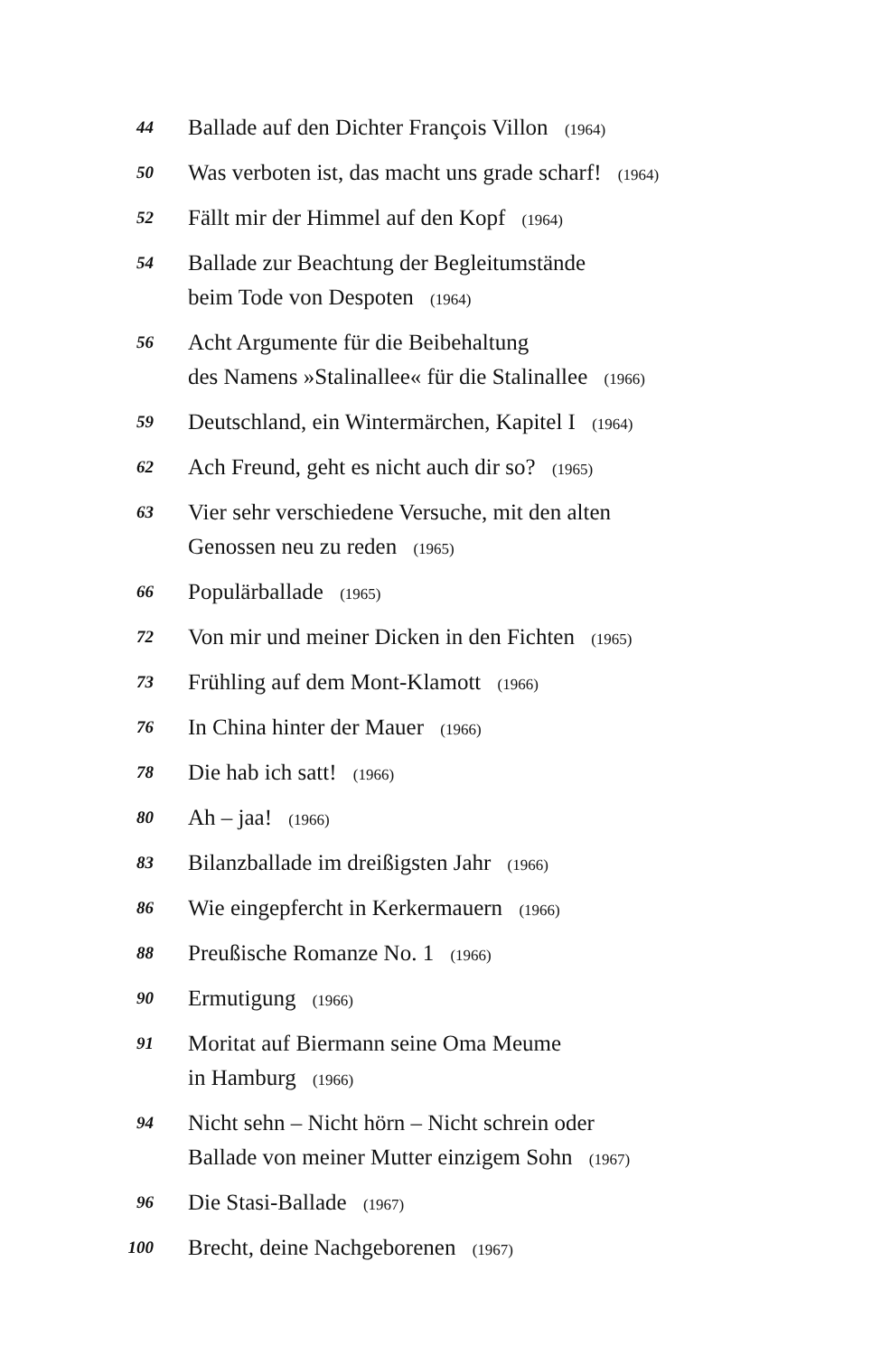44
Ballade auf den Dichter François Villon (1964)
50
Was verboten ist, das macht uns grade scharf! (1964)
52
Fällt mir der Himmel auf den Kopf (1964)
54
Ballade zur Beachtung der Begleitumstände
beim Tode von Despoten (1964)
56
Acht Argumente für die Beibehaltung
des Namens »Stalinallee« für die Stalinallee (1966)
59
Deutschland, ein Wintermärchen, Kapitel I (1964)
62
Ach Freund, geht es nicht auch dir so? (1965)
63
Vier sehr verschiedene Versuche, mit den alten
Genossen neu zu reden (1965)
66
Populärballade (1965)
72
Von mir und meiner Dicken in den Fichten (1965)
73
Frühling auf dem Mont-Klamott (1966)
76
In China hinter der Mauer (1966)
78
Die hab ich satt! (1966)
80
Ah – jaa! (1966)
83
Bilanzballade im dreißigsten Jahr (1966)
86
Wie eingepfercht in Kerkermauern (1966)
88
Preußische Romanze No. 1 (1966)
90
Ermutigung (1966)
91
Moritat auf Biermann seine Oma Meume
in Hamburg (1966)
94
Nicht sehn – Nicht hörn – Nicht schrein oder
Ballade von meiner Mutter einzigem Sohn (1967)
96
Die Stasi-Ballade (1967)
100
Brecht, deine Nachgeborenen (1967)